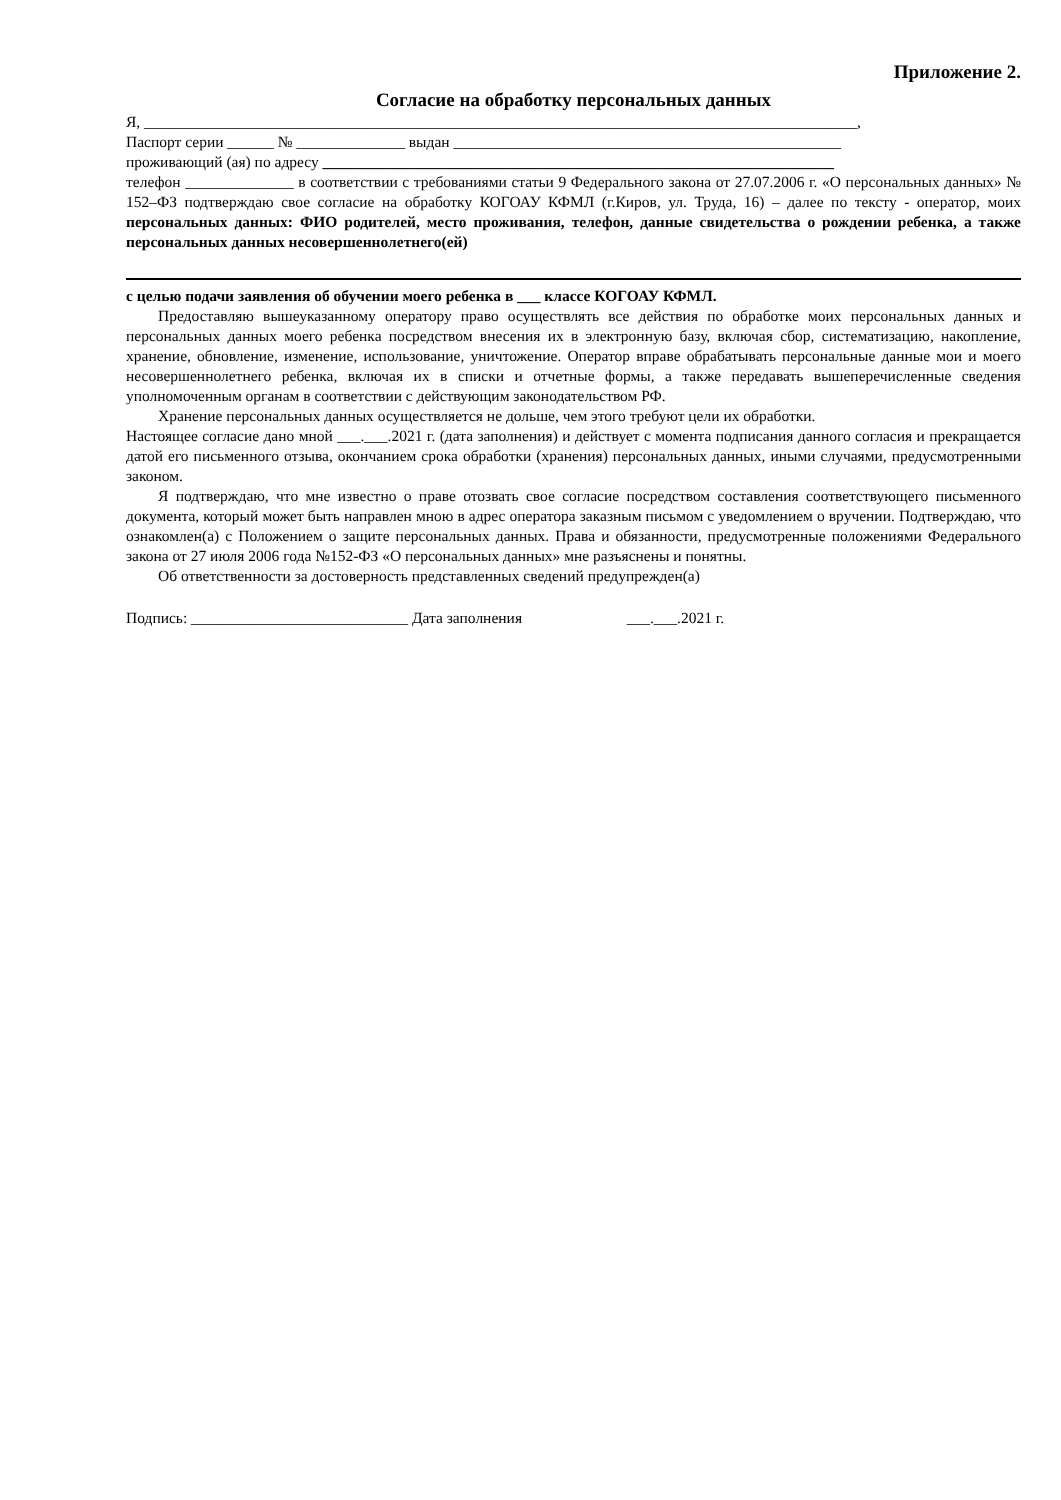Приложение 2.
Согласие на обработку персональных данных
Я, ____________________________________________________________________________________________,
Паспорт серии ______ № ______________ выдан __________________________________________________
проживающий (ая) по адресу __________________________________________________________________
телефон ______________ в соответствии с требованиями статьи 9 Федерального закона от 27.07.2006 г. «О персональных данных» № 152–ФЗ подтверждаю свое согласие на обработку КОГОАУ КФМЛ (г.Киров, ул. Труда, 16) – далее по тексту - оператор, моих персональных данных: ФИО родителей, место проживания, телефон, данные свидетельства о рождении ребенка, а также персональных данных несовершеннолетнего(ей)
с целью подачи заявления об обучении моего ребенка в ___ классе КОГОАУ КФМЛ.
Предоставляю вышеуказанному оператору право осуществлять все действия по обработке моих персональных данных и персональных данных моего ребенка посредством внесения их в электронную базу, включая сбор, систематизацию, накопление, хранение, обновление, изменение, использование, уничтожение. Оператор вправе обрабатывать персональные данные мои и моего несовершеннолетнего ребенка, включая их в списки и отчетные формы, а также передавать вышеперечисленные сведения уполномоченным органам в соответствии с действующим законодательством РФ.
Хранение персональных данных осуществляется не дольше, чем этого требуют цели их обработки.
Настоящее согласие дано мной ___.___.2021 г. (дата заполнения) и действует с момента подписания данного согласия и прекращается датой его письменного отзыва, окончанием срока обработки (хранения) персональных данных, иными случаями, предусмотренными законом.
Я подтверждаю, что мне известно о праве отозвать свое согласие посредством составления соответствующего письменного документа, который может быть направлен мною в адрес оператора заказным письмом с уведомлением о вручении. Подтверждаю, что ознакомлен(а) с Положением о защите персональных данных. Права и обязанности, предусмотренные положениями Федерального закона от 27 июля 2006 года №152-ФЗ «О персональных данных» мне разъяснены и понятны.
Об ответственности за достоверность представленных сведений предупрежден(а)
Подпись: ____________________________ Дата заполнения ___.___.2021 г.